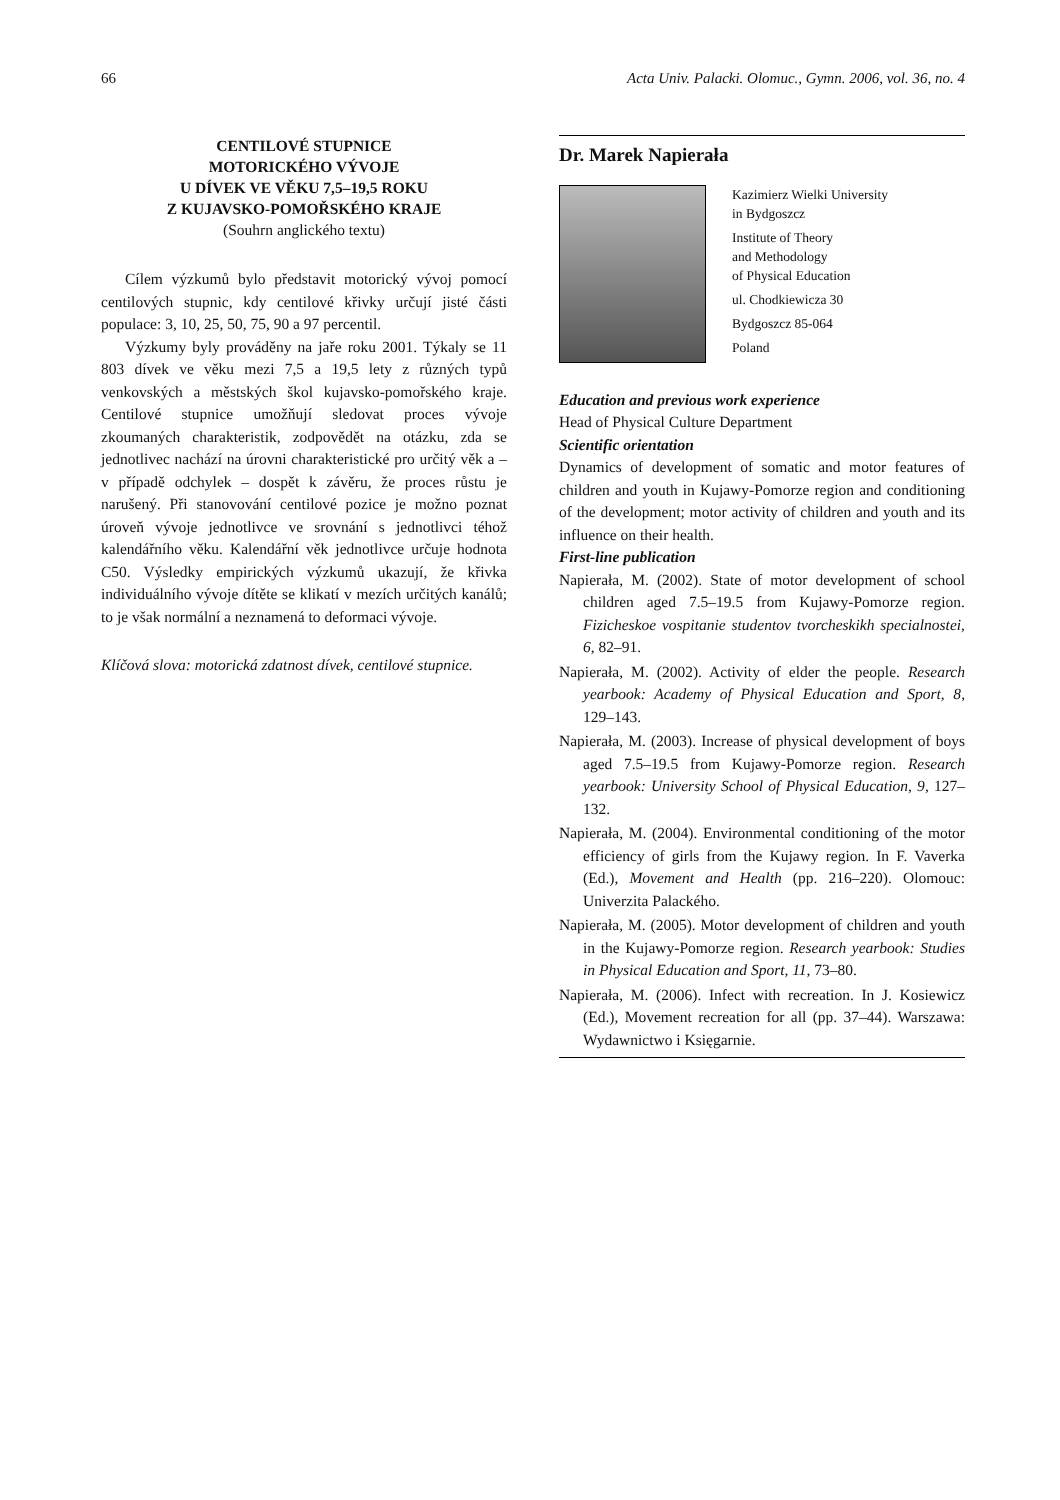66 Acta Univ. Palacki. Olomuc., Gymn. 2006, vol. 36, no. 4
CENTILOVÉ STUPNICE
MOTORICKÉHO VÝVOJE
U DÍVEK VE VĚKU 7,5–19,5 ROKU
Z KUJAVSKO-POMOŘSKÉHO KRAJE
(Souhrn anglického textu)
Cílem výzkumů bylo představit motorický vývoj pomocí centilových stupnic, kdy centilové křivky určují jisté části populace: 3, 10, 25, 50, 75, 90 a 97 percentil.
Výzkumy byly prováděny na jaře roku 2001. Týkaly se 11 803 dívek ve věku mezi 7,5 a 19,5 lety z různých typů venkovských a městských škol kujavsko-pomořského kraje. Centilové stupnice umožňují sledovat proces vývoje zkoumaných charakteristik, zodpovědět na otázku, zda se jednotlivec nachází na úrovni charakteristické pro určitý věk a – v případě odchylek – dospět k závěru, že proces růstu je narušený. Při stanovování centilové pozice je možno poznat úroveň vývoje jednotlivce ve srovnání s jednotlivci téhož kalendářního věku. Kalendářní věk jednotlivce určuje hodnota C50. Výsledky empirických výzkumů ukazují, že křivka individuálního vývoje dítěte se klikatí v mezích určitých kanálů; to je však normální a neznamená to deformaci vývoje.
Klíčová slova: motorická zdatnost dívek, centilové stupnice.
Dr. Marek Napierała
Kazimierz Wielki University
in Bydgoszcz
Institute of Theory
and Methodology
of Physical Education
ul. Chodkiewicza 30
Bydgoszcz 85-064
Poland
Education and previous work experience
Head of Physical Culture Department
Scientific orientation
Dynamics of development of somatic and motor features of children and youth in Kujawy-Pomorze region and conditioning of the development; motor activity of children and youth and its influence on their health.
First-line publication
Napierała, M. (2002). State of motor development of school children aged 7.5–19.5 from Kujawy-Pomorze region. Fizicheskoe vospitanie studentov tvorcheskikh specialnostei, 6, 82–91.
Napierała, M. (2002). Activity of elder the people. Research yearbook: Academy of Physical Education and Sport, 8, 129–143.
Napierała, M. (2003). Increase of physical development of boys aged 7.5–19.5 from Kujawy-Pomorze region. Research yearbook: University School of Physical Education, 9, 127–132.
Napierała, M. (2004). Environmental conditioning of the motor efficiency of girls from the Kujawy region. In F. Vaverka (Ed.), Movement and Health (pp. 216–220). Olomouc: Univerzita Palackého.
Napierała, M. (2005). Motor development of children and youth in the Kujawy-Pomorze region. Research yearbook: Studies in Physical Education and Sport, 11, 73–80.
Napierała, M. (2006). Infect with recreation. In J. Kosiewicz (Ed.), Movement recreation for all (pp. 37–44). Warszawa: Wydawnictwo i Księgarnie.